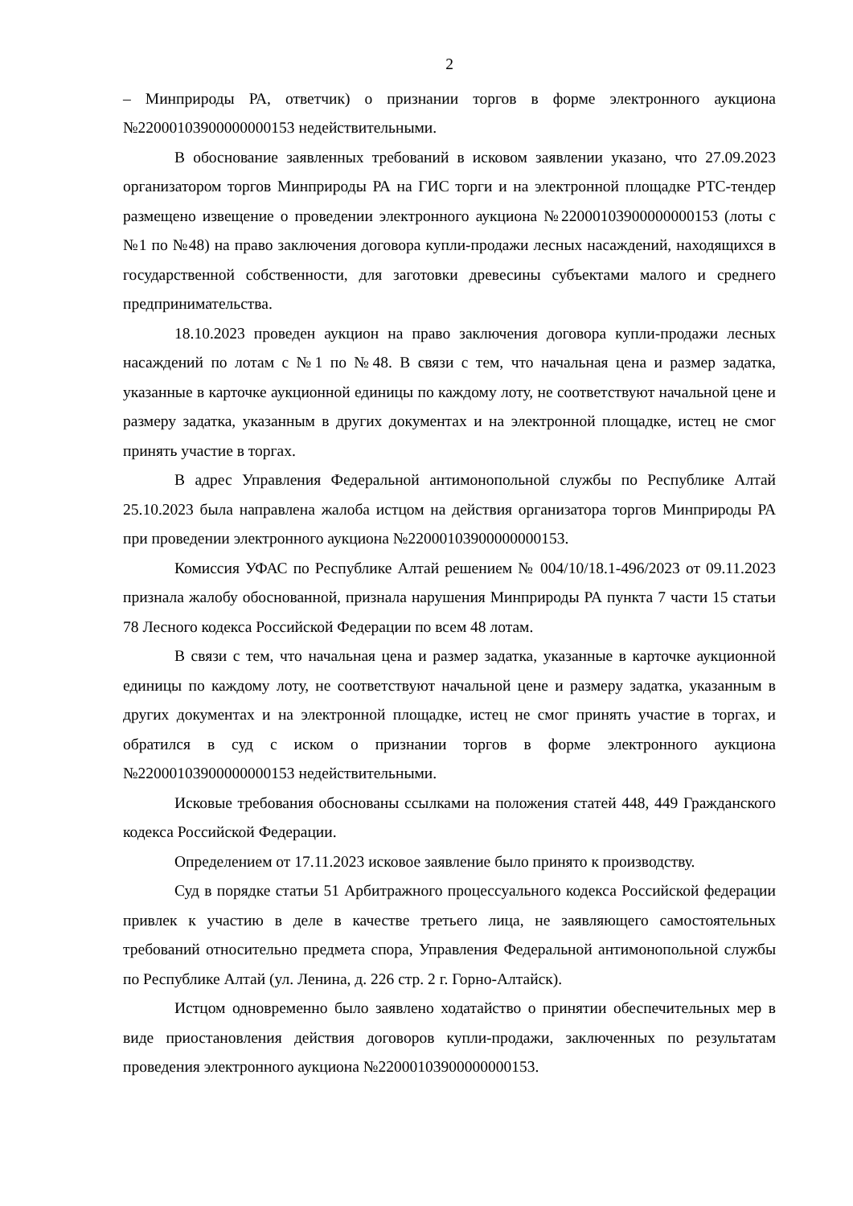2
– Минприроды РА, ответчик) о признании торгов в форме электронного аукциона №22000103900000000153 недействительными.
В обоснование заявленных требований в исковом заявлении указано, что 27.09.2023 организатором торгов Минприроды РА на ГИС торги и на электронной площадке РТС-тендер размещено извещение о проведении электронного аукциона №22000103900000000153 (лоты с №1 по №48) на право заключения договора купли-продажи лесных насаждений, находящихся в государственной собственности, для заготовки древесины субъектами малого и среднего предпринимательства.
18.10.2023 проведен аукцион на право заключения договора купли-продажи лесных насаждений по лотам с №1 по №48. В связи с тем, что начальная цена и размер задатка, указанные в карточке аукционной единицы по каждому лоту, не соответствуют начальной цене и размеру задатка, указанным в других документах и на электронной площадке, истец не смог принять участие в торгах.
В адрес Управления Федеральной антимонопольной службы по Республике Алтай 25.10.2023 была направлена жалоба истцом на действия организатора торгов Минприроды РА при проведении электронного аукциона №22000103900000000153.
Комиссия УФАС по Республике Алтай решением № 004/10/18.1-496/2023 от 09.11.2023 признала жалобу обоснованной, признала нарушения Минприроды РА пункта 7 части 15 статьи 78 Лесного кодекса Российской Федерации по всем 48 лотам.
В связи с тем, что начальная цена и размер задатка, указанные в карточке аукционной единицы по каждому лоту, не соответствуют начальной цене и размеру задатка, указанным в других документах и на электронной площадке, истец не смог принять участие в торгах, и обратился в суд с иском о признании торгов в форме электронного аукциона №22000103900000000153 недействительными.
Исковые требования обоснованы ссылками на положения статей 448, 449 Гражданского кодекса Российской Федерации.
Определением от 17.11.2023 исковое заявление было принято к производству.
Суд в порядке статьи 51 Арбитражного процессуального кодекса Российской федерации привлек к участию в деле в качестве третьего лица, не заявляющего самостоятельных требований относительно предмета спора, Управления Федеральной антимонопольной службы по Республике Алтай (ул. Ленина, д. 226 стр. 2 г. Горно-Алтайск).
Истцом одновременно было заявлено ходатайство о принятии обеспечительных мер в виде приостановления действия договоров купли-продажи, заключенных по результатам проведения электронного аукциона №22000103900000000153.